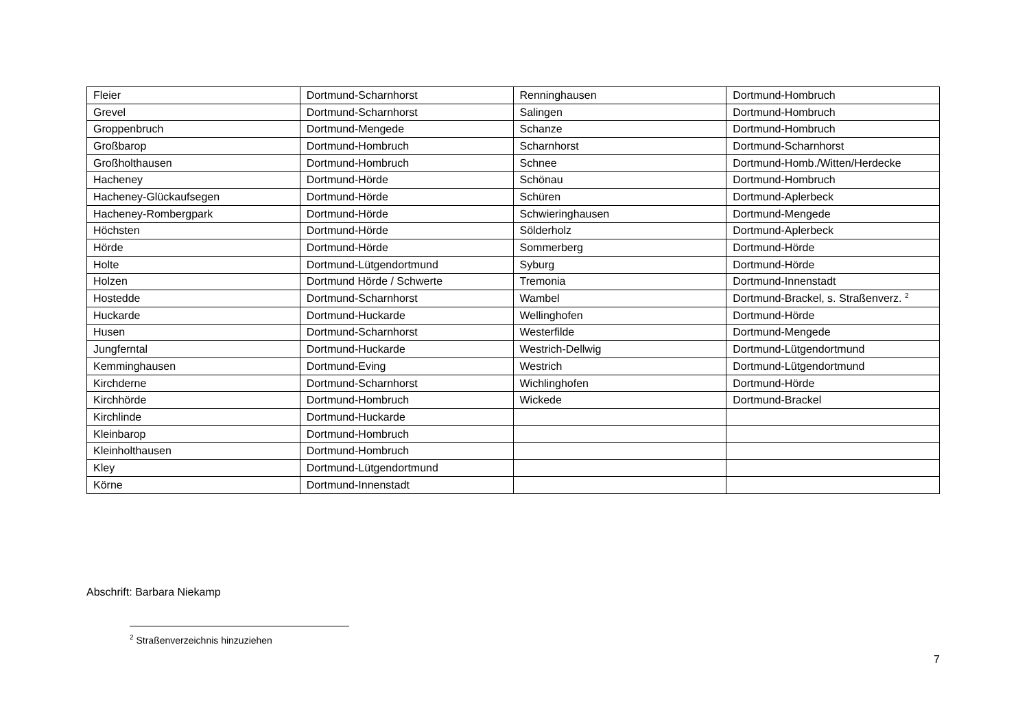| Fleier | Dortmund-Scharnhorst | Renninghausen | Dortmund-Hombruch |
| Grevel | Dortmund-Scharnhorst | Salingen | Dortmund-Hombruch |
| Groppenbruch | Dortmund-Mengede | Schanze | Dortmund-Hombruch |
| Großbarop | Dortmund-Hombruch | Scharnhorst | Dortmund-Scharnhorst |
| Großholthausen | Dortmund-Hombruch | Schnee | Dortmund-Homb./Witten/Herdecke |
| Hacheney | Dortmund-Hörde | Schönau | Dortmund-Hombruch |
| Hacheney-Glückaufsegen | Dortmund-Hörde | Schüren | Dortmund-Aplerbeck |
| Hacheney-Rombergpark | Dortmund-Hörde | Schwieringhausen | Dortmund-Mengede |
| Höchsten | Dortmund-Hörde | Sölderholz | Dortmund-Aplerbeck |
| Hörde | Dortmund-Hörde | Sommerberg | Dortmund-Hörde |
| Holte | Dortmund-Lütgendortmund | Syburg | Dortmund-Hörde |
| Holzen | Dortmund Hörde / Schwerte | Tremonia | Dortmund-Innenstadt |
| Hostedde | Dortmund-Scharnhorst | Wambel | Dortmund-Brackel, s. Straßenverz. <sup>2</sup> |
| Huckarde | Dortmund-Huckarde | Wellinghofen | Dortmund-Hörde |
| Husen | Dortmund-Scharnhorst | Westerfilde | Dortmund-Mengede |
| Jungferntal | Dortmund-Huckarde | Westrich-Dellwig | Dortmund-Lütgendortmund |
| Kemminghausen | Dortmund-Eving | Westrich | Dortmund-Lütgendortmund |
| Kirchderne | Dortmund-Scharnhorst | Wichlinghofen | Dortmund-Hörde |
| Kirchhörde | Dortmund-Hombruch | Wickede | Dortmund-Brackel |
| Kirchlinde | Dortmund-Huckarde | | |
| Kleinbarop | Dortmund-Hombruch | | |
| Kleinholthausen | Dortmund-Hombruch | | |
| Kley | Dortmund-Lütgendortmund | | |
| Körne | Dortmund-Innenstadt | | |
Abschrift: Barbara Niekamp
<sup>2</sup> Straßenverzeichnis hinzuziehen
7